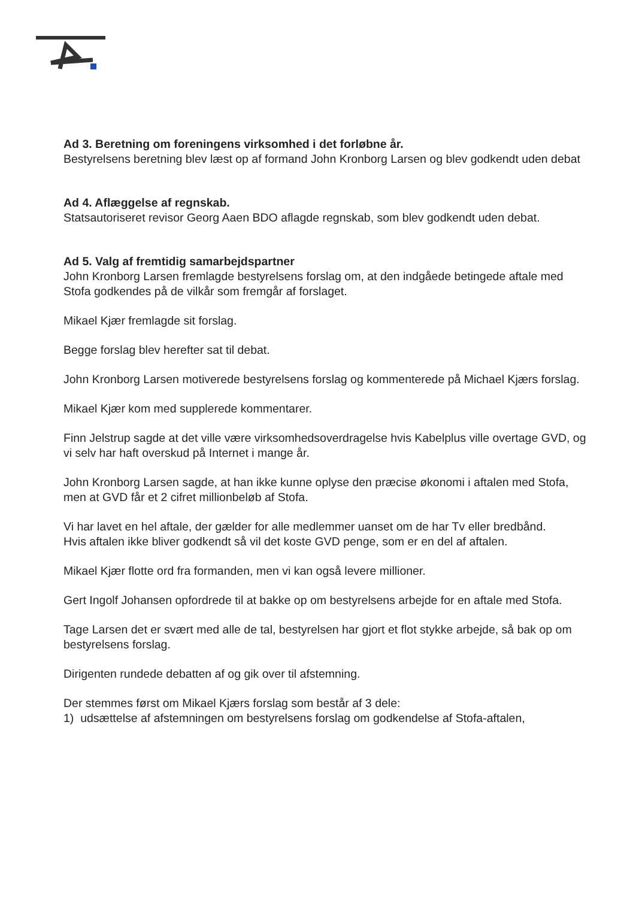Ad 3. Beretning om foreningens virksomhed i det forløbne år.
Bestyrelsens beretning blev læst op af formand John Kronborg Larsen og blev godkendt uden debat
Ad 4. Aflæggelse af regnskab.
Statsautoriseret revisor Georg Aaen BDO aflagde regnskab, som blev godkendt uden debat.
Ad 5. Valg af fremtidig samarbejdspartner
John Kronborg Larsen fremlagde bestyrelsens forslag om, at den indgåede betingede aftale med Stofa godkendes på de vilkår som fremgår af forslaget.
Mikael Kjær fremlagde sit forslag.
Begge forslag blev herefter sat til debat.
John Kronborg Larsen motiverede bestyrelsens forslag og kommenterede på Michael Kjærs forslag.
Mikael Kjær kom med supplerede kommentarer.
Finn Jelstrup sagde at det ville være virksomhedsoverdragelse hvis Kabelplus ville overtage GVD, og vi selv har haft overskud på Internet i mange år.
John Kronborg Larsen sagde, at han ikke kunne oplyse den præcise økonomi i aftalen med Stofa, men at GVD får et 2 cifret millionbeløb af Stofa.
Vi har lavet en hel aftale, der gælder for alle medlemmer uanset om de har Tv eller bredbånd.
Hvis aftalen ikke bliver godkendt så vil det koste GVD penge, som er en del af aftalen.
Mikael Kjær flotte ord fra formanden, men vi kan også levere millioner.
Gert Ingolf Johansen opfordrede til at bakke op om bestyrelsens arbejde for en aftale med Stofa.
Tage Larsen det er svært med alle de tal, bestyrelsen har gjort et flot stykke arbejde, så bak op om bestyrelsens forslag.
Dirigenten rundede debatten af og gik over til afstemning.
Der stemmes først om Mikael Kjærs forslag som består af 3 dele:
1) udsættelse af afstemningen om bestyrelsens forslag om godkendelse af Stofa-aftalen,